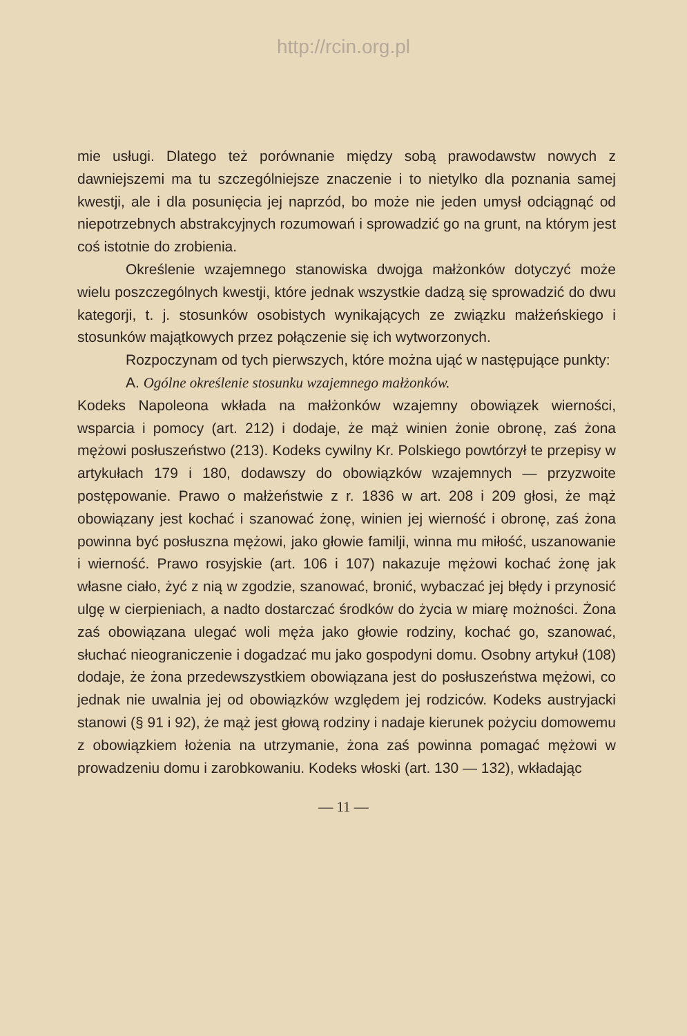http://rcin.org.pl
mie usługi. Dlatego też porównanie między sobą prawodawstw nowych z dawniejszemi ma tu szczególniejsze znaczenie i to nietylko dla poznania samej kwestji, ale i dla posunięcia jej naprzód, bo może nie jeden umysł odciągnąć od niepotrzebnych abstrakcyjnych rozumowań i sprowadzić go na grunt, na którym jest coś istotnie do zrobienia.
Określenie wzajemnego stanowiska dwojga małżonków dotyczyć może wielu poszczególnych kwestji, które jednak wszystkie dadzą się sprowadzić do dwu kategorji, t. j. stosunków osobistych wynikających ze związku małżeńskiego i stosunków majątkowych przez połączenie się ich wytworzonych.
Rozpoczynam od tych pierwszych, które można ująć w następujące punkty:
A. Ogólne określenie stosunku wzajemnego małżonków.
Kodeks Napoleona wkłada na małżonków wzajemny obowiązek wierności, wsparcia i pomocy (art. 212) i dodaje, że mąż winien żonie obronę, zaś żona mężowi posłuszeństwo (213). Kodeks cywilny Kr. Polskiego powtórzył te przepisy w artykułach 179 i 180, dodawszy do obowiązków wzajemnych — przyzwoite postępowanie. Prawo o małżeństwie z r. 1836 w art. 208 i 209 głosi, że mąż obowiązany jest kochać i szanować żonę, winien jej wierność i obronę, zaś żona powinna być posłuszna mężowi, jako głowie familji, winna mu miłość, uszanowanie i wierność. Prawo rosyjskie (art. 106 i 107) nakazuje mężowi kochać żonę jak własne ciało, żyć z nią w zgodzie, szanować, bronić, wybaczać jej błędy i przynosić ulgę w cierpieniach, a nadto dostarczać środków do życia w miarę możności. Żona zaś obowiązana ulegać woli męża jako głowie rodziny, kochać go, szanować, słuchać nieograniczenie i dogadzać mu jako gospodyni domu. Osobny artykuł (108) dodaje, że żona przedewszystkiem obowiązana jest do posłuszeństwa mężowi, co jednak nie uwalnia jej od obowiązków względem jej rodziców. Kodeks austryjacki stanowi (§ 91 i 92), że mąż jest głową rodziny i nadaje kierunek pożyciu domowemu z obowiązkiem łożenia na utrzymanie, żona zaś powinna pomagać mężowi w prowadzeniu domu i zarobkowaniu. Kodeks włoski (art. 130 — 132), wkładając
— 11 —